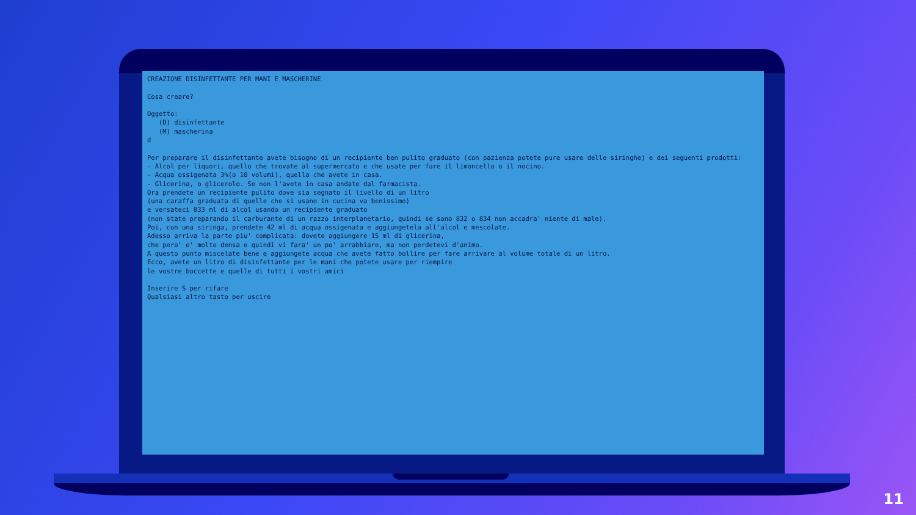CREAZIONE DISINFETTANTE PER MANI E MASCHERINE Cosa creare? Oggetto: (D) disinfettante (M) mascherina d Per preparare il disinfettante avete bisogno di un recipiente ben pulito graduato (con pazienza potete pure usare delle siringhe) e dei seguenti prodotti: - Alcol per liquori, quello che trovate al supermercato e che usate per fare il limoncello o il nocino. - Acqua ossigenata 3%(o 10 volumi), quella che avete in casa. - Glicerina, o glicerolo. Se non l'avete in casa andate dal farmacista. Ora prendete un recipiente pulito dove sia segnato il livello di un litro (una caraffa graduata di quelle che si usano in cucina va benissimo) e versateci 833 ml di alcol usando un recipiente graduato (non state preparando il carburante di un razzo interplanetario, quindi se sono 832 o 834 non accadra' niente di male). Poi, con una siringa, prendete 42 ml di acqua ossigenata e aggiungetela all'alcol e mescolate. Adesso arriva la parte piu' complicata: dovete aggiungere 15 ml di glicerina, che pero' e' molto densa e quindi vi fara' un po' arrabbiare, ma non perdetevi d'animo. A questo punto miscelate bene e aggiungete acqua che avete fatto bollire per fare arrivare al volume totale di un litro. Ecco, avete un litro di disinfettante per le mani che potete usare per riempire le vostre boccette e quelle di tutti i vostri amici Inserire S per rifare Qualsiasi altro tasto per uscire
11